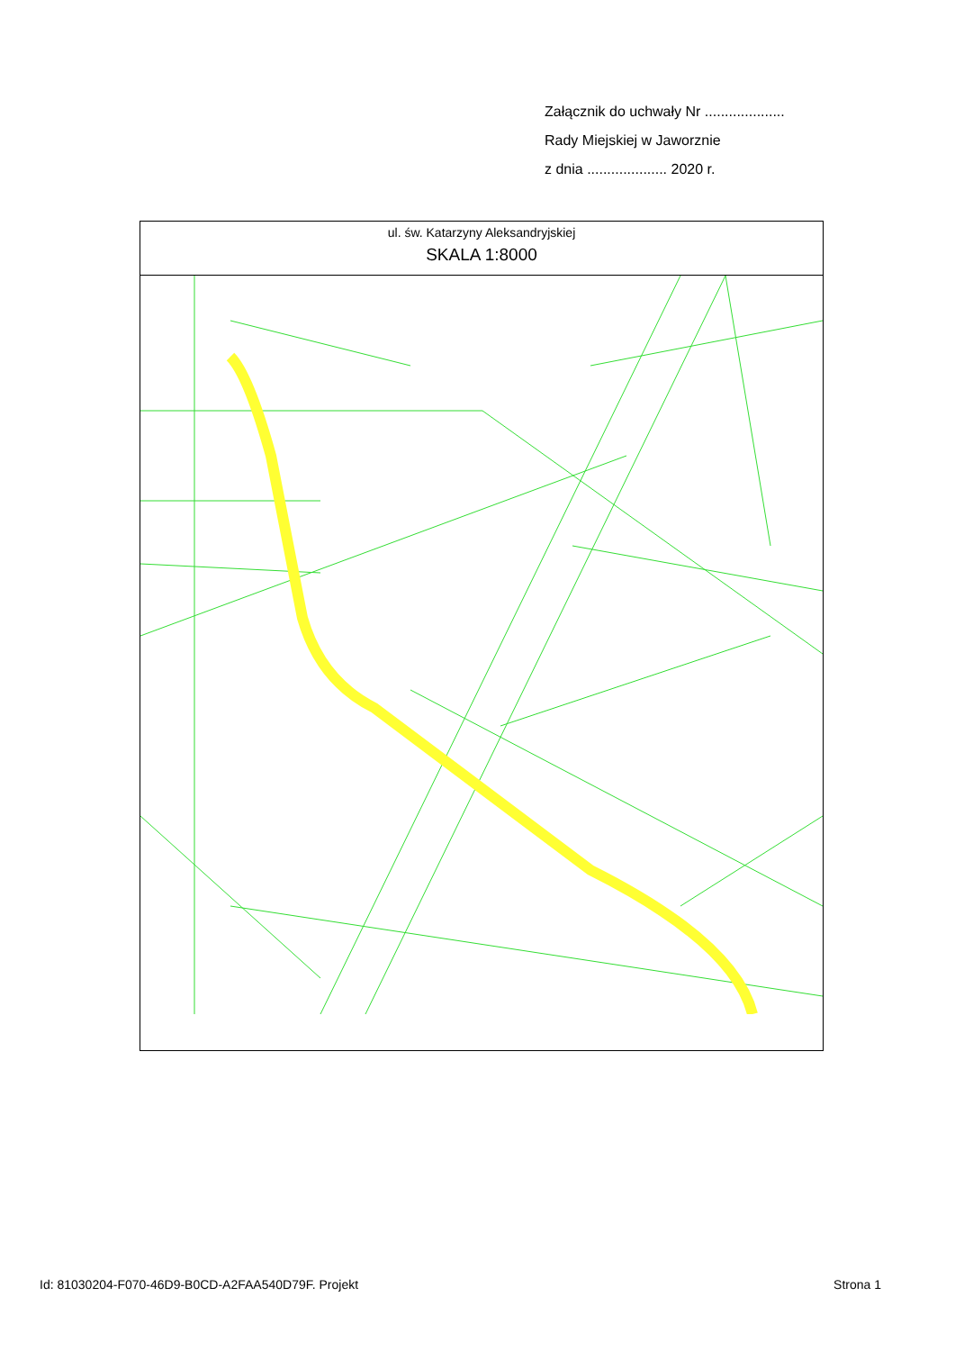Załącznik do uchwały Nr ....................
Rady Miejskiej w Jaworznie
z dnia .................... 2020 r.
ul. św. Katarzyny Aleksandryjskiej
SKALA 1:8000
Id: 81030204-F070-46D9-B0CD-A2FAA540D79F. Projekt Strona 1